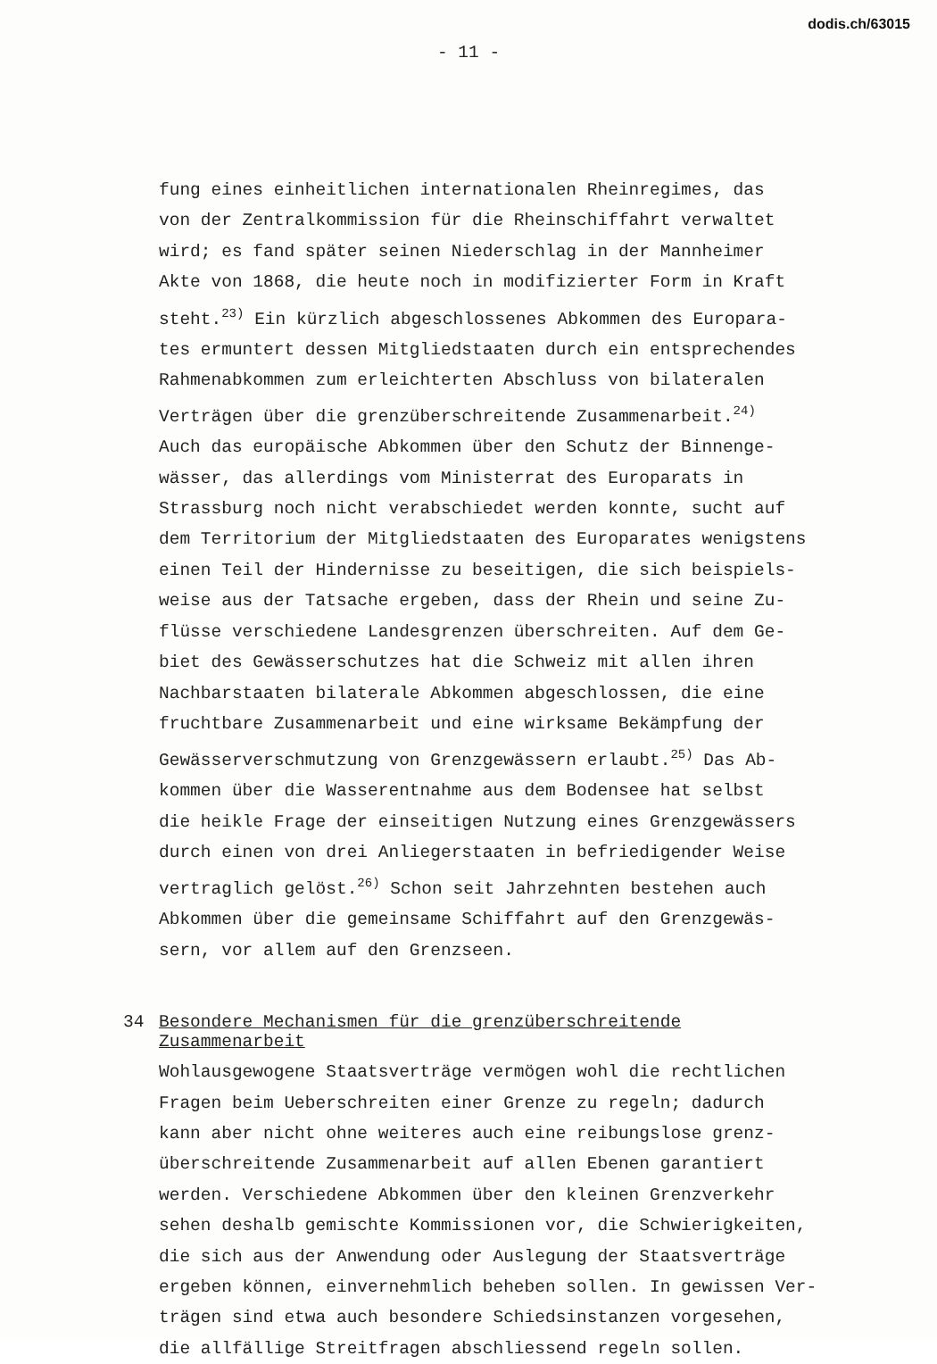dodis.ch/63015
- 11 -
fung eines einheitlichen internationalen Rheinregimes, das
von der Zentralkommission für die Rheinschiffahrt verwaltet
wird; es fand später seinen Niederschlag in der Mannheimer
Akte von 1868, die heute noch in modifizierter Form in Kraft
steht.<sup>23)</sup> Ein kürzlich abgeschlossenes Abkommen des Europara-
tes ermuntert dessen Mitgliedstaaten durch ein entsprechendes
Rahmenabkommen zum erleichterten Abschluss von bilateralen
Verträgen über die grenzüberschreitende Zusammenarbeit.<sup>24)</sup>
Auch das europäische Abkommen über den Schutz der Binnenge-
wässer, das allerdings vom Ministerrat des Europarats in
Strassburg noch nicht verabschiedet werden konnte, sucht auf
dem Territorium der Mitgliedstaaten des Europarates wenigstens
einen Teil der Hindernisse zu beseitigen, die sich beispiels-
weise aus der Tatsache ergeben, dass der Rhein und seine Zu-
flüsse verschiedene Landesgrenzen überschreiten. Auf dem Ge-
biet des Gewässerschutzes hat die Schweiz mit allen ihren
Nachbarstaaten bilaterale Abkommen abgeschlossen, die eine
fruchtbare Zusammenarbeit und eine wirksame Bekämpfung der
Gewässerverschmutzung von Grenzgewässern erlaubt.<sup>25)</sup> Das Ab-
kommen über die Wasserentnahme aus dem Bodensee hat selbst
die heikle Frage der einseitigen Nutzung eines Grenzgewässers
durch einen von drei Anliegerstaaten in befriedigender Weise
vertraglich gelöst.<sup>26)</sup> Schon seit Jahrzehnten bestehen auch
Abkommen über die gemeinsame Schiffahrt auf den Grenzgewäs-
sern, vor allem auf den Grenzseen.
34 Besondere Mechanismen für die grenzüberschreitende
Zusammenarbeit
Wohlausgewogene Staatsverträge vermögen wohl die rechtlichen
Fragen beim Ueberschreiten einer Grenze zu regeln; dadurch
kann aber nicht ohne weiteres auch eine reibungslose grenz-
überschreitende Zusammenarbeit auf allen Ebenen garantiert
werden. Verschiedene Abkommen über den kleinen Grenzverkehr
sehen deshalb gemischte Kommissionen vor, die Schwierigkeiten,
die sich aus der Anwendung oder Auslegung der Staatsverträge
ergeben können, einvernehmlich beheben sollen. In gewissen Ver-
trägen sind etwa auch besondere Schiedsinstanzen vorgesehen,
die allfällige Streitfragen abschliessend regeln sollen.